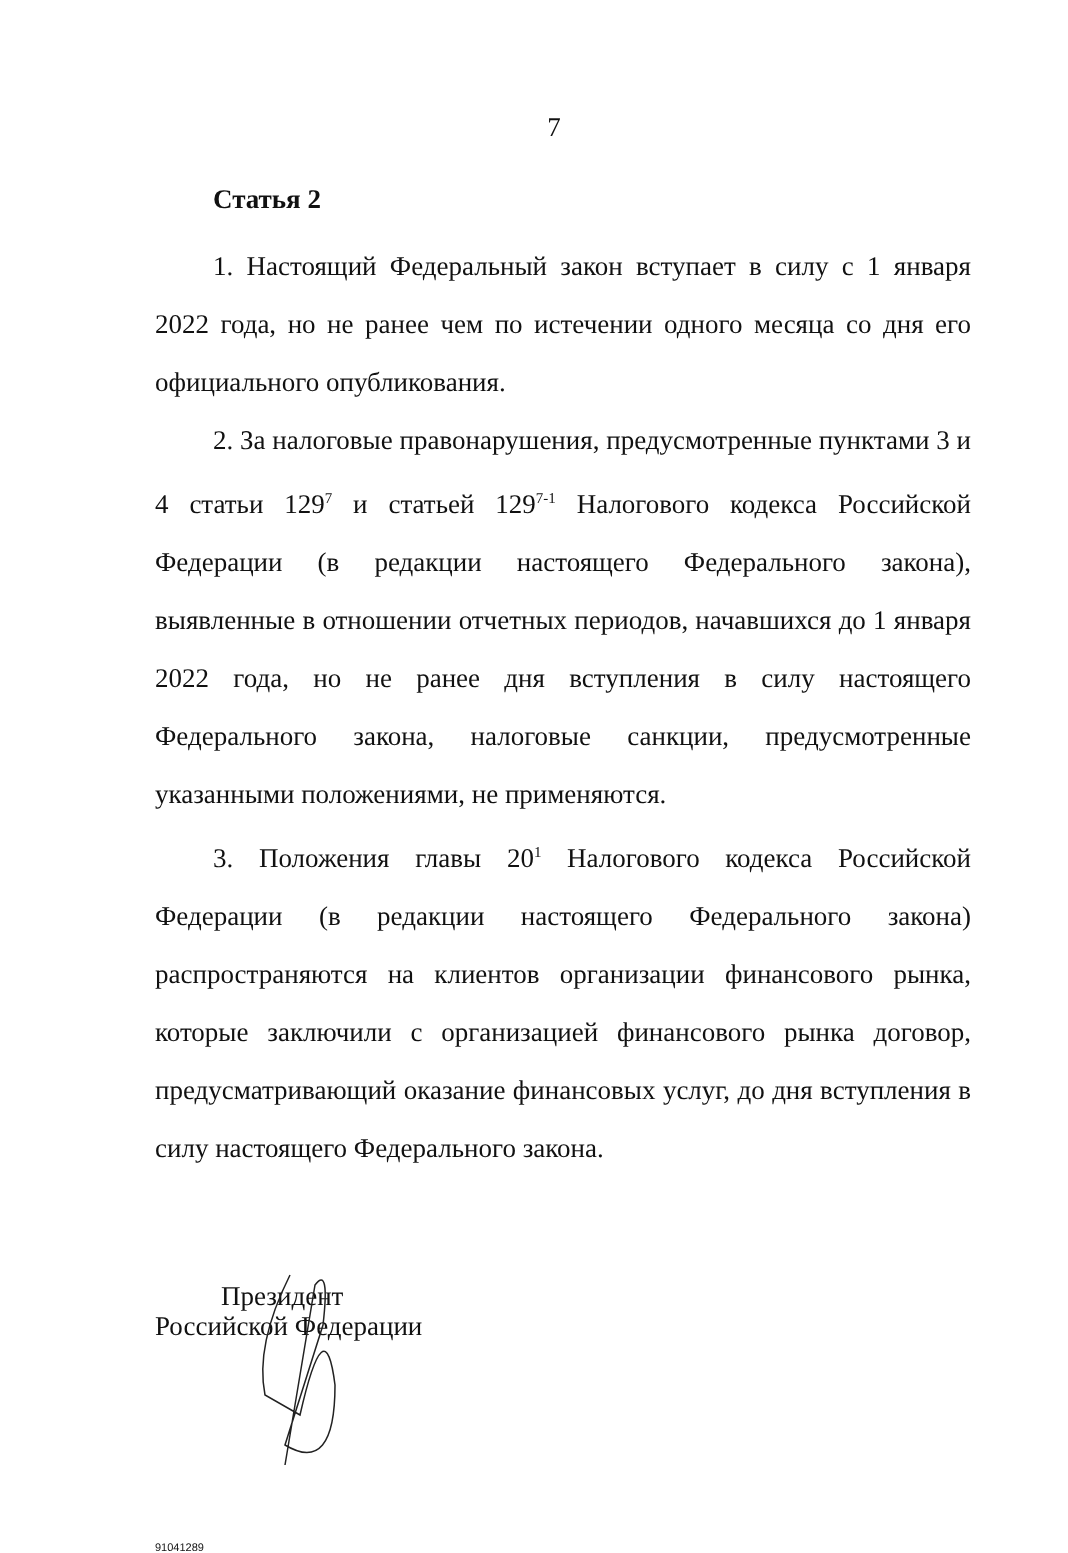7
Статья 2
1. Настоящий Федеральный закон вступает в силу с 1 января 2022 года, но не ранее чем по истечении одного месяца со дня его официального опубликования.
2. За налоговые правонарушения, предусмотренные пунктами 3 и 4 статьи 129<sup>7</sup> и статьей 129<sup>7-1</sup> Налогового кодекса Российской Федерации (в редакции настоящего Федерального закона), выявленные в отношении отчетных периодов, начавшихся до 1 января 2022 года, но не ранее дня вступления в силу настоящего Федерального закона, налоговые санкции, предусмотренные указанными положениями, не применяются.
3. Положения главы 20<sup>1</sup> Налогового кодекса Российской Федерации (в редакции настоящего Федерального закона) распространяются на клиентов организации финансового рынка, которые заключили с организацией финансового рынка договор, предусматривающий оказание финансовых услуг, до дня вступления в силу настоящего Федерального закона.
Президент
Российской Федерации
91041289